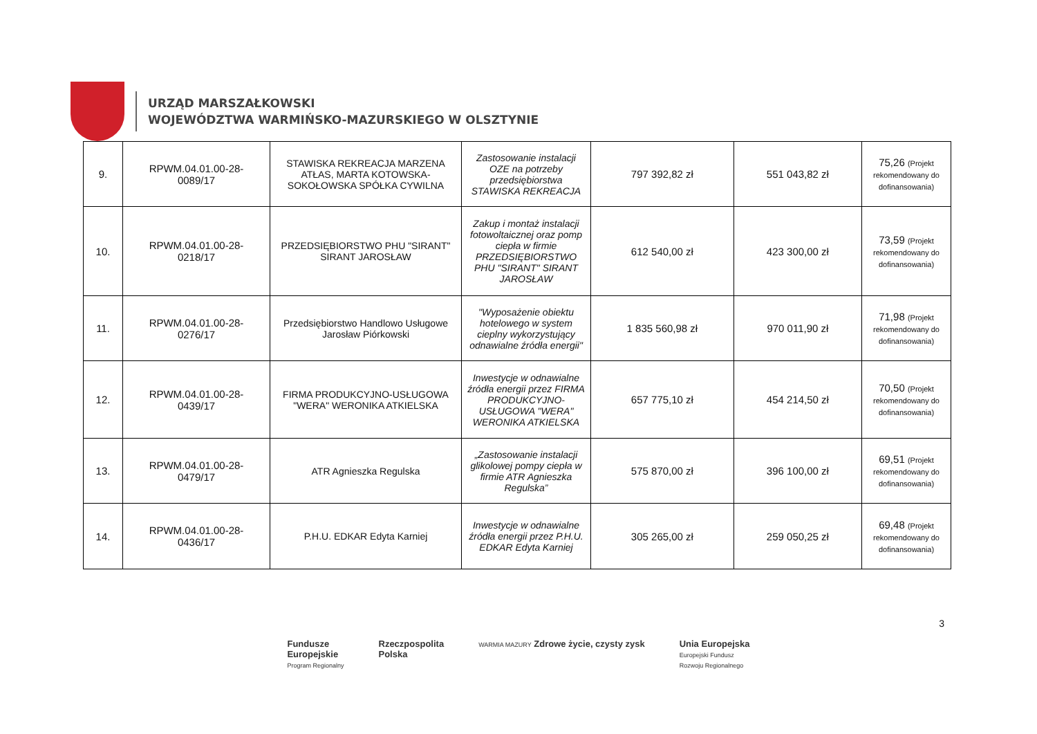URZĄD MARSZAŁKOWSKI
WOJEWÓDZTWA WARMIŃSKO-MAZURSKIEGO W OLSZTYNIE
| 9. | RPWM.04.01.00-28- 0089/17 | STAWISKA REKREACJA MARZENA ATŁAS, MARTA KOTOWSKA-SOKOŁOWSKA SPÓŁKA CYWILNA | Zastosowanie instalacji OZE na potrzeby przedsiębiorstwa STAWISKA REKREACJA | 797 392,82 zł | 551 043,82 zł | 75,26 (Projekt rekomendowany do dofinansowania) |
| 10. | RPWM.04.01.00-28- 0218/17 | PRZEDSIĘBIORSTWO PHU "SIRANT" SIRANT JAROSŁAW | Zakup i montaż instalacji fotowoltaicznej oraz pomp ciepła w firmie PRZEDSIĘBIORSTWO PHU "SIRANT" SIRANT JAROSŁAW | 612 540,00 zł | 423 300,00 zł | 73,59 (Projekt rekomendowany do dofinansowania) |
| 11. | RPWM.04.01.00-28- 0276/17 | Przedsiębiorstwo Handlowo Usługowe Jarosław Piórkowski | "Wyposażenie obiektu hotelowego w system cieplny wykorzystujący odnawialne źródła energii" | 1 835 560,98 zł | 970 011,90 zł | 71,98 (Projekt rekomendowany do dofinansowania) |
| 12. | RPWM.04.01.00-28- 0439/17 | FIRMA PRODUKCYJNO-USŁUGOWA "WERA" WERONIKA ATKIELSKA | Inwestycje w odnawialne źródła energii przez FIRMA PRODUKCYJNO-USŁUGOWA "WERA" WERONIKA ATKIELSKA | 657 775,10 zł | 454 214,50 zł | 70,50 (Projekt rekomendowany do dofinansowania) |
| 13. | RPWM.04.01.00-28- 0479/17 | ATR Agnieszka Regulska | „Zastosowanie instalacji glikolowej pompy ciepła w firmie ATR Agnieszka Regulska” | 575 870,00 zł | 396 100,00 zł | 69,51 (Projekt rekomendowany do dofinansowania) |
| 14. | RPWM.04.01.00-28- 0436/17 | P.H.U. EDKAR Edyta Karniej | Inwestycje w odnawialne źródła energii przez P.H.U. EDKAR Edyta Karniej | 305 265,00 zł | 259 050,25 zł | 69,48 (Projekt rekomendowany do dofinansowania) |
3
Fundusze
Europejskie
Program Regionalny
Rzeczpospolita
Polska
WARMIA MAZURY Zdrowe życie, czysty zysk
Unia Europejska
Europejski Fundusz
Rozwoju Regionalnego